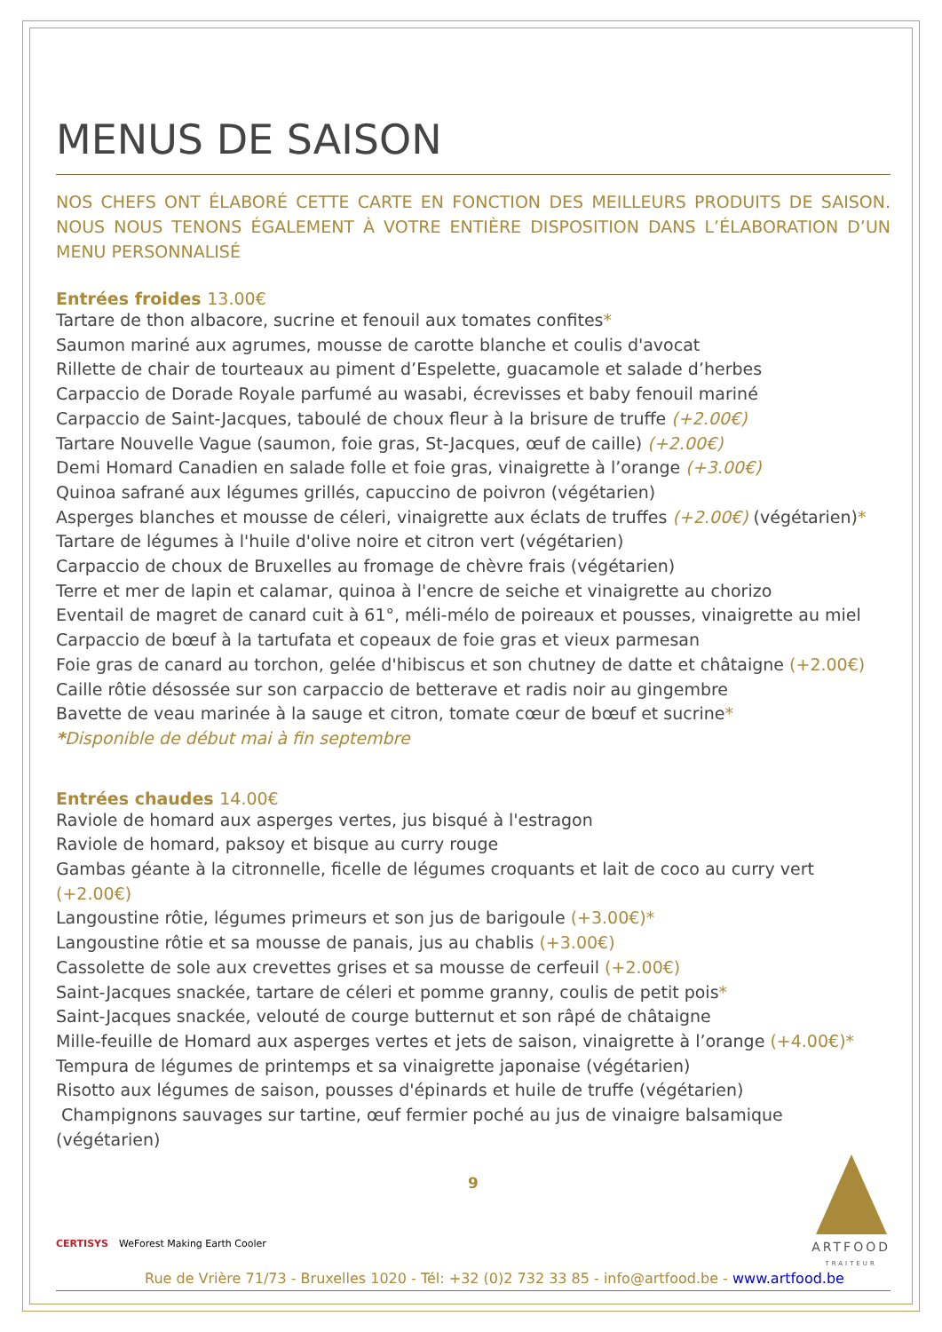MENUS DE SAISON
NOS CHEFS ONT ÉLABORÉ CETTE CARTE EN FONCTION DES MEILLEURS PRODUITS DE SAISON. NOUS NOUS TENONS ÉGALEMENT À VOTRE ENTIÈRE DISPOSITION DANS L’ÉLABORATION D’UN MENU PERSONNALISÉ
Entrées froides 13.00€
Tartare de thon albacore, sucrine et fenouil aux tomates confites*
Saumon mariné aux agrumes, mousse de carotte blanche et coulis d'avocat
Rillette de chair de tourteaux au piment d’Espelette, guacamole et salade d’herbes
Carpaccio de Dorade Royale parfumé au wasabi, écrevisses et baby fenouil mariné
Carpaccio de Saint-Jacques, taboulé de choux fleur à la brisure de truffe (+2.00€)
Tartare Nouvelle Vague (saumon, foie gras, St-Jacques, œuf de caille) (+2.00€)
Demi Homard Canadien en salade folle et foie gras, vinaigrette à l’orange (+3.00€)
Quinoa safrané aux légumes grillés, capuccino de poivron (végétarien)
Asperges blanches et mousse de céleri, vinaigrette aux éclats de truffes (+2.00€) (végétarien)*
Tartare de légumes à l'huile d'olive noire et citron vert (végétarien)
Carpaccio de choux de Bruxelles au fromage de chèvre frais (végétarien)
Terre et mer de lapin et calamar, quinoa à l'encre de seiche et vinaigrette au chorizo
Eventail de magret de canard cuit à 61°, méli-mélo de poireaux et pousses, vinaigrette au miel
Carpaccio de bœuf à la tartufata et copeaux de foie gras et vieux parmesan
Foie gras de canard au torchon, gelée d'hibiscus et son chutney de datte et châtaigne (+2.00€)
Caille rôtie désossée sur son carpaccio de betterave et radis noir au gingembre
Bavette de veau marinée à la sauge et citron, tomate cœur de bœuf et sucrine*
*Disponible de début mai à fin septembre
Entrées chaudes 14.00€
Raviole de homard aux asperges vertes, jus bisqué à l'estragon
Raviole de homard, paksoy et bisque au curry rouge
Gambas géante à la citronnelle, ficelle de légumes croquants et lait de coco au curry vert (+2.00€)
Langoustine rôtie, légumes primeurs et son jus de barigoule (+3.00€)*
Langoustine rôtie et sa mousse de panais, jus au chablis (+3.00€)
Cassolette de sole aux crevettes grises et sa mousse de cerfeuil (+2.00€)
Saint-Jacques snackée, tartare de céleri et pomme granny, coulis de petit pois*
Saint-Jacques snackée, velouté de courge butternut et son râpé de châtaigne
Mille-feuille de Homard aux asperges vertes et jets de saison, vinaigrette à l’orange (+4.00€)*
Tempura de légumes de printemps et sa vinaigrette japonaise (végétarien)
Risotto aux légumes de saison, pousses d'épinards et huile de truffe (végétarien)
Champignons sauvages sur tartine, œuf fermier poché au jus de vinaigre balsamique (végétarien)
9
ARTFOOD
TRAITEUR
CERTISYS WeForest Making Earth Cooler
Rue de Vrière 71/73 - Bruxelles 1020 - Tél: +32 (0)2 732 33 85 - info@artfood.be - www.artfood.be